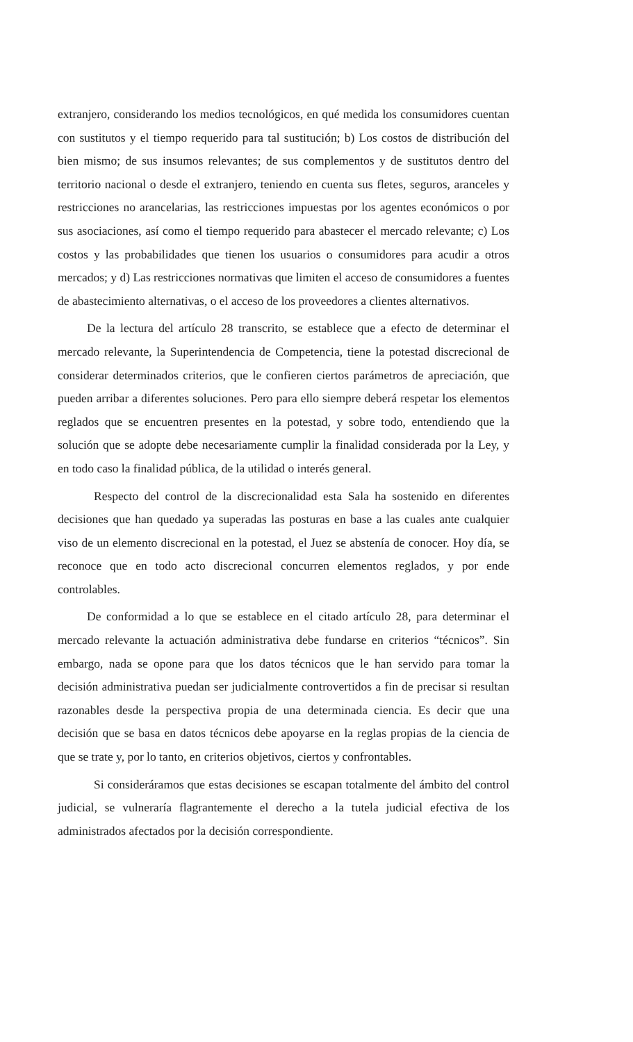extranjero, considerando los medios tecnológicos, en qué medida los consumidores cuentan con sustitutos y el tiempo requerido para tal sustitución; b) Los costos de distribución del bien mismo; de sus insumos relevantes; de sus complementos y de sustitutos dentro del territorio nacional o desde el extranjero, teniendo en cuenta sus fletes, seguros, aranceles y restricciones no arancelarias, las restricciones impuestas por los agentes económicos o por sus asociaciones, así como el tiempo requerido para abastecer el mercado relevante; c) Los costos y las probabilidades que tienen los usuarios o consumidores para acudir a otros mercados; y d) Las restricciones normativas que limiten el acceso de consumidores a fuentes de abastecimiento alternativas, o el acceso de los proveedores a clientes alternativos.
De la lectura del artículo 28 transcrito, se establece que a efecto de determinar el mercado relevante, la Superintendencia de Competencia, tiene la potestad discrecional de considerar determinados criterios, que le confieren ciertos parámetros de apreciación, que pueden arribar a diferentes soluciones. Pero para ello siempre deberá respetar los elementos reglados que se encuentren presentes en la potestad, y sobre todo, entendiendo que la solución que se adopte debe necesariamente cumplir la finalidad considerada por la Ley, y en todo caso la finalidad pública, de la utilidad o interés general.
Respecto del control de la discrecionalidad esta Sala ha sostenido en diferentes decisiones que han quedado ya superadas las posturas en base a las cuales ante cualquier viso de un elemento discrecional en la potestad, el Juez se abstenía de conocer. Hoy día, se reconoce que en todo acto discrecional concurren elementos reglados, y por ende controlables.
De conformidad a lo que se establece en el citado artículo 28, para determinar el mercado relevante la actuación administrativa debe fundarse en criterios “técnicos”. Sin embargo, nada se opone para que los datos técnicos que le han servido para tomar la decisión administrativa puedan ser judicialmente controvertidos a fin de precisar si resultan razonables desde la perspectiva propia de una determinada ciencia. Es decir que una decisión que se basa en datos técnicos debe apoyarse en la reglas propias de la ciencia de que se trate y, por lo tanto, en criterios objetivos, ciertos y confrontables.
Si consideráramos que estas decisiones se escapan totalmente del ámbito del control judicial, se vulneraría flagrantemente el derecho a la tutela judicial efectiva de los administrados afectados por la decisión correspondiente.